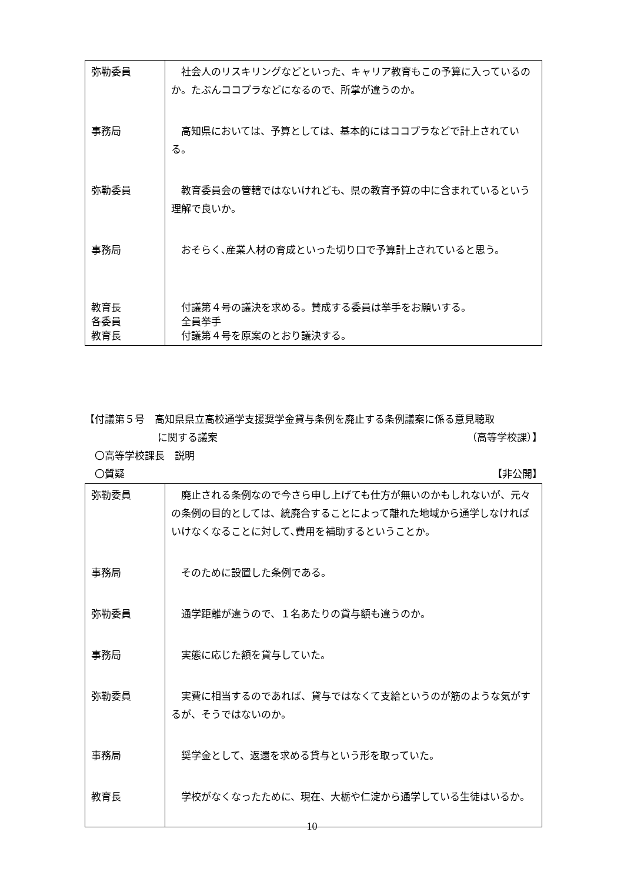| 弥勒委員 | 社会人のリスキリングなどといった、キャリア教育もこの予算に入っているのか。たぶんココプラなどになるので、所掌が違うのか。 |
| 事務局 | 高知県においては、予算としては、基本的にはココプラなどで計上されている。 |
| 弥勒委員 | 教育委員会の管轄ではないけれども、県の教育予算の中に含まれているという理解で良いか。 |
| 事務局 | おそらく､産業人材の育成といった切り口で予算計上されていると思う。 |
| 教育長 各委員 教育長 | 付議第４号の議決を求める。賛成する委員は挙手をお願いする。 全員挙手 付議第４号を原案のとおり議決する。 |
【付議第５号　高知県県立高校通学支援奨学金貸与条例を廃止する条例議案に係る意見聴取
に関する議案 （高等学校課）】
　〇高等学校課長　説明
　〇質疑 【非公開】
| 弥勒委員 | 廃止される条例なので今さら申し上げても仕方が無いのかもしれないが、元々の条例の目的としては、統廃合することによって離れた地域から通学しなければいけなくなることに対して､費用を補助するということか。 |
| 事務局 | そのために設置した条例である。 |
| 弥勒委員 | 通学距離が違うので、１名あたりの貸与額も違うのか。 |
| 事務局 | 実態に応じた額を貸与していた。 |
| 弥勒委員 | 実費に相当するのであれば、貸与ではなくて支給というのが筋のような気がするが、そうではないのか。 |
| 事務局 | 奨学金として、返還を求める貸与という形を取っていた。 |
| 教育長 | 学校がなくなったために、現在、大栃や仁淀から通学している生徒はいるか。 |
10